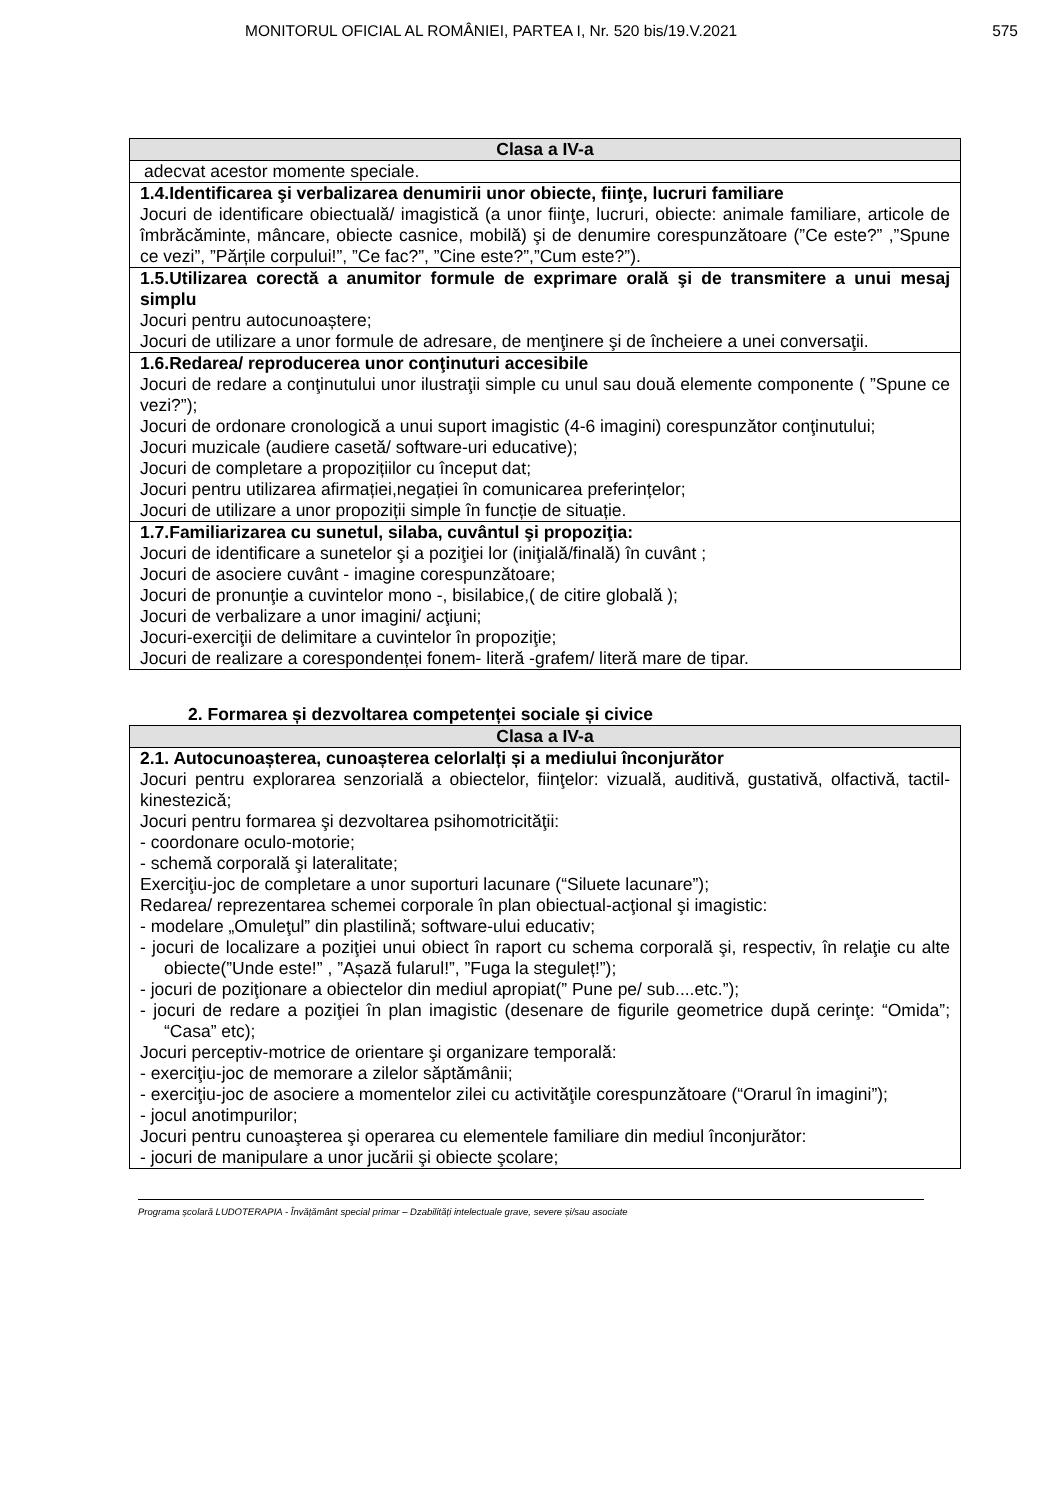MONITORUL OFICIAL AL ROMÂNIEI, PARTEA I, Nr. 520 bis/19.V.2021 575
| Clasa a IV-a |
| --- |
| adecvat acestor momente speciale. |
| 1.4.Identificarea şi verbalizarea denumirii unor obiecte, fiinţe, lucruri familiare Jocuri de identificare obiectuală/ imagistică (a unor fiinţe, lucruri, obiecte: animale familiare, articole de îmbrăcăminte, mâncare, obiecte casnice, mobilă) şi de denumire corespunzătoare (”Ce este?” ,”Spune ce vezi”, ”Părțile corpului!”, ”Ce fac?”, ”Cine este?”,”Cum este?”). |
| 1.5.Utilizarea corectă a anumitor formule de exprimare orală şi de transmitere a unui mesaj simplu Jocuri pentru autocunoaștere; Jocuri de utilizare a unor formule de adresare, de menţinere şi de încheiere a unei conversaţii. |
| 1.6.Redarea/ reproducerea unor conţinuturi accesibile Jocuri de redare a conţinutului unor ilustraţii simple cu unul sau două elemente componente ( ”Spune ce vezi?”); Jocuri de ordonare cronologică a unui suport imagistic (4-6 imagini) corespunzător conţinutului; Jocuri muzicale (audiere casetă/ software-uri educative); Jocuri de completare a propozițiilor cu început dat; Jocuri pentru utilizarea afirmației,negației în comunicarea preferințelor; Jocuri de utilizare a unor propoziții simple în funcție de situație. |
| 1.7.Familiarizarea cu sunetul, silaba, cuvântul şi propoziţia: Jocuri de identificare a sunetelor şi a poziţiei lor (iniţială/finală) în cuvânt ; Jocuri de asociere cuvânt - imagine corespunzătoare; Jocuri de pronunţie a cuvintelor mono -, bisilabice,( de citire globală ); Jocuri de verbalizare a unor imagini/ acţiuni; Jocuri-exerciţii de delimitare a cuvintelor în propoziţie; Jocuri de realizare a corespondenței fonem- literă -grafem/ literă mare de tipar. |
2. Formarea și dezvoltarea competenței sociale și civice
| Clasa a IV-a |
| --- |
| 2.1. Autocunoașterea, cunoașterea celorlalți și a mediului înconjurător Jocuri pentru explorarea senzorială a obiectelor, fiinţelor: vizuală, auditivă, gustativă, olfactivă, tactil- kinestezică; Jocuri pentru formarea şi dezvoltarea psihomotricităţii: - coordonare oculo-motorie; - schemă corporală şi lateralitate; Exerciţiu-joc de completare a unor suporturi lacunare (“Siluete lacunare”); Redarea/ reprezentarea schemei corporale în plan obiectual-acţional şi imagistic: - modelare „Omuleţul” din plastilină; software-ului educativ; - jocuri de localizare a poziţiei unui obiect în raport cu schema corporală şi, respectiv, în relaţie cu alte obiecte(”Unde este!” , ”Așază fularul!”, ”Fuga la steguleț!”); - jocuri de poziţionare a obiectelor din mediul apropiat(” Pune pe/ sub....etc.”); - jocuri de redare a poziţiei în plan imagistic (desenare de figurile geometrice după cerinţe: “Omida”; “Casa” etc); Jocuri perceptiv-motrice de orientare şi organizare temporală: - exerciţiu-joc de memorare a zilelor săptămânii; - exerciţiu-joc de asociere a momentelor zilei cu activităţile corespunzătoare (“Orarul în imagini”); - jocul anotimpurilor; Jocuri pentru cunoaşterea şi operarea cu elementele familiare din mediul înconjurător: - jocuri de manipulare a unor jucării şi obiecte şcolare; |
Programa școlară LUDOTERAPIA - Învățământ special primar – Dzabilități intelectuale grave, severe și/sau asociate